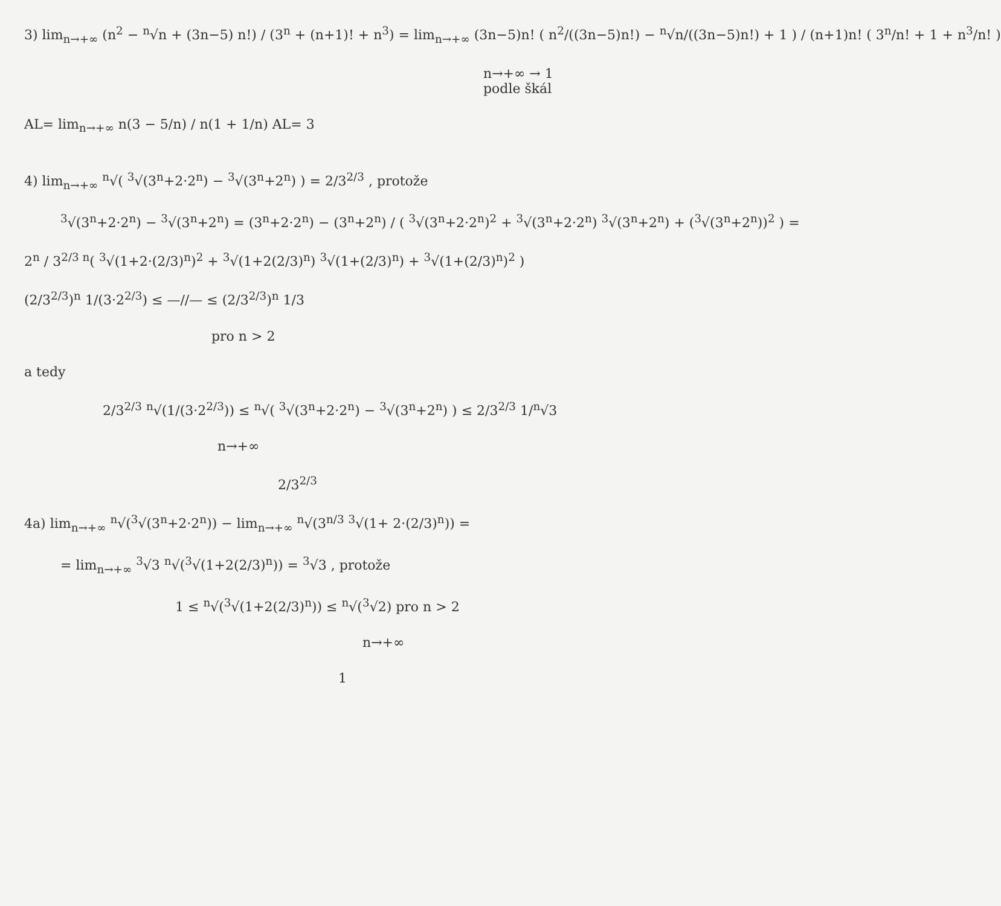3) lim<sub>n→+∞</sub> (n<sup>2</sup> − <sup>n</sup>√n + (3n−5) n!) / (3<sup>n</sup> + (n+1)! + n<sup>3</sup>) = lim<sub>n→+∞</sub> (3n−5)n! ( n<sup>2</sup>/((3n−5)n!) − <sup>n</sup>√n/((3n−5)n!) + 1 ) / (n+1)n! ( 3<sup>n</sup>/n! + 1 + n<sup>3</sup>/n! )
n→+∞ → 1
podle škál
AL= lim<sub>n→+∞</sub> n(3 − 5/n) / n(1 + 1/n) AL= 3
4) lim<sub>n→+∞</sub> <sup>n</sup>√( <sup>3</sup>√(3<sup>n</sup>+2·2<sup>n</sup>) − <sup>3</sup>√(3<sup>n</sup>+2<sup>n</sup>) ) = 2/3<sup>2/3</sup> , protože
<sup>3</sup>√(3<sup>n</sup>+2·2<sup>n</sup>) − <sup>3</sup>√(3<sup>n</sup>+2<sup>n</sup>) = (3<sup>n</sup>+2·2<sup>n</sup>) − (3<sup>n</sup>+2<sup>n</sup>) / ( <sup>3</sup>√(3<sup>n</sup>+2·2<sup>n</sup>)<sup>2</sup> + <sup>3</sup>√(3<sup>n</sup>+2·2<sup>n</sup>) <sup>3</sup>√(3<sup>n</sup>+2<sup>n</sup>) + (<sup>3</sup>√(3<sup>n</sup>+2<sup>n</sup>))<sup>2</sup> ) =
2<sup>n</sup> / 3<sup>2/3 n</sup>( <sup>3</sup>√(1+2·(2/3)<sup>n</sup>)<sup>2</sup> + <sup>3</sup>√(1+2(2/3)<sup>n</sup>) <sup>3</sup>√(1+(2/3)<sup>n</sup>) + <sup>3</sup>√(1+(2/3)<sup>n</sup>)<sup>2</sup> )
(2/3<sup>2/3</sup>)<sup>n</sup> 1/(3·2<sup>2/3</sup>) ≤ —//— ≤ (2/3<sup>2/3</sup>)<sup>n</sup> 1/3
pro n > 2
a tedy
2/3<sup>2/3</sup> <sup>n</sup>√(1/(3·2<sup>2/3</sup>)) ≤ <sup>n</sup>√( <sup>3</sup>√(3<sup>n</sup>+2·2<sup>n</sup>) − <sup>3</sup>√(3<sup>n</sup>+2<sup>n</sup>) ) ≤ 2/3<sup>2/3</sup> 1/<sup>n</sup>√3
n→+∞
2/3<sup>2/3</sup>
4a) lim<sub>n→+∞</sub> <sup>n</sup>√(<sup>3</sup>√(3<sup>n</sup>+2·2<sup>n</sup>)) − lim<sub>n→+∞</sub> <sup>n</sup>√(3<sup>n/3</sup> <sup>3</sup>√(1+ 2·(2/3)<sup>n</sup>)) =
= lim<sub>n→+∞</sub> <sup>3</sup>√3 <sup>n</sup>√(<sup>3</sup>√(1+2(2/3)<sup>n</sup>)) = <sup>3</sup>√3 , protože
1 ≤ <sup>n</sup>√(<sup>3</sup>√(1+2(2/3)<sup>n</sup>)) ≤ <sup>n</sup>√(<sup>3</sup>√2) pro n > 2
n→+∞
1